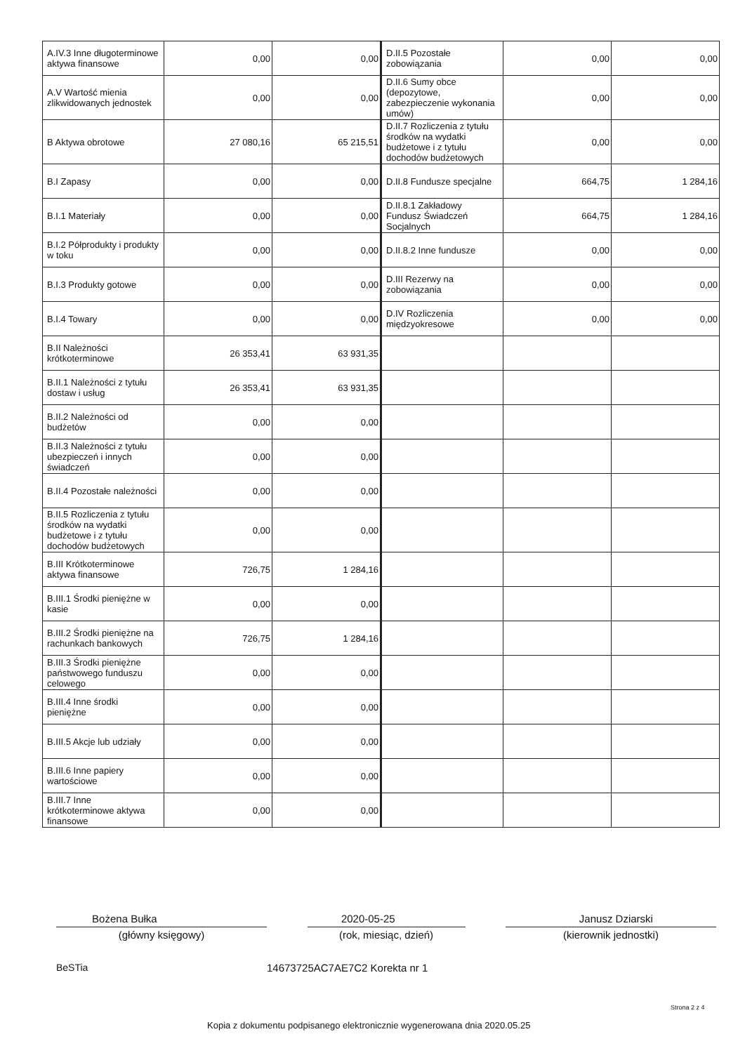| A.IV.3 Inne długoterminowe aktywa finansowe | 0,00 | 0,00 | D.II.5 Pozostałe zobowiązania | 0,00 | 0,00 |
| A.V Wartość mienia zlikwidowanych jednostek | 0,00 | 0,00 | D.II.6 Sumy obce (depozytowe, zabezpieczenie wykonania umów) | 0,00 | 0,00 |
| B Aktywa obrotowe | 27 080,16 | 65 215,51 | D.II.7 Rozliczenia z tytułu środków na wydatki budżetowe i z tytułu dochodów budżetowych | 0,00 | 0,00 |
| B.I Zapasy | 0,00 | 0,00 | D.II.8 Fundusze specjalne | 664,75 | 1 284,16 |
| B.I.1 Materiały | 0,00 | 0,00 | D.II.8.1 Zakładowy Fundusz Świadczeń Socjalnych | 664,75 | 1 284,16 |
| B.I.2 Półprodukty i produkty w toku | 0,00 | 0,00 | D.II.8.2 Inne fundusze | 0,00 | 0,00 |
| B.I.3 Produkty gotowe | 0,00 | 0,00 | D.III Rezerwy na zobowiązania | 0,00 | 0,00 |
| B.I.4 Towary | 0,00 | 0,00 | D.IV Rozliczenia międzyokresowe | 0,00 | 0,00 |
| B.II Należności krótkoterminowe | 26 353,41 | 63 931,35 | | | |
| B.II.1 Należności z tytułu dostaw i usług | 26 353,41 | 63 931,35 | | | |
| B.II.2 Należności od budżetów | 0,00 | 0,00 | | | |
| B.II.3 Należności z tytułu ubezpieczeń i innych świadczeń | 0,00 | 0,00 | | | |
| B.II.4 Pozostałe należności | 0,00 | 0,00 | | | |
| B.II.5 Rozliczenia z tytułu środków na wydatki budżetowe i z tytułu dochodów budżetowych | 0,00 | 0,00 | | | |
| B.III Krótkoterminowe aktywa finansowe | 726,75 | 1 284,16 | | | |
| B.III.1 Środki pieniężne w kasie | 0,00 | 0,00 | | | |
| B.III.2 Środki pieniężne na rachunkach bankowych | 726,75 | 1 284,16 | | | |
| B.III.3 Środki pieniężne państwowego funduszu celowego | 0,00 | 0,00 | | | |
| B.III.4 Inne środki pieniężne | 0,00 | 0,00 | | | |
| B.III.5 Akcje lub udziały | 0,00 | 0,00 | | | |
| B.III.6 Inne papiery wartościowe | 0,00 | 0,00 | | | |
| B.III.7 Inne krótkoterminowe aktywa finansowe | 0,00 | 0,00 | | | |
Bożena Bułka 2020-05-25 Janusz Dziarski
(główny księgowy) (rok, miesiąc, dzień) (kierownik jednostki)
BeSTia 14673725AC7AE7C2 Korekta nr 1
Strona 2 z 4
Kopia z dokumentu podpisanego elektronicznie wygenerowana dnia 2020.05.25